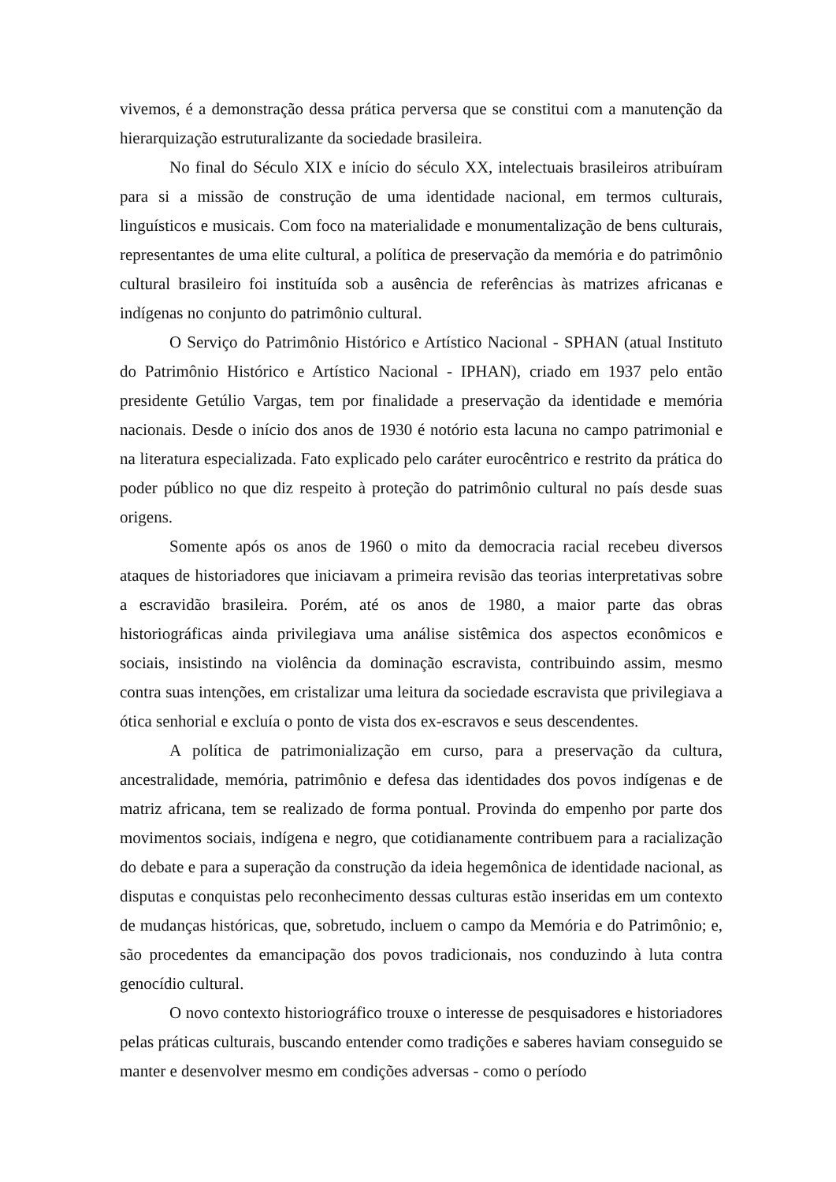vivemos, é a demonstração dessa prática perversa que se constitui com a manutenção da hierarquização estruturalizante da sociedade brasileira.
No final do Século XIX e início do século XX, intelectuais brasileiros atribuíram para si a missão de construção de uma identidade nacional, em termos culturais, linguísticos e musicais. Com foco na materialidade e monumentalização de bens culturais, representantes de uma elite cultural, a política de preservação da memória e do patrimônio cultural brasileiro foi instituída sob a ausência de referências às matrizes africanas e indígenas no conjunto do patrimônio cultural.
O Serviço do Patrimônio Histórico e Artístico Nacional - SPHAN (atual Instituto do Patrimônio Histórico e Artístico Nacional - IPHAN), criado em 1937 pelo então presidente Getúlio Vargas, tem por finalidade a preservação da identidade e memória nacionais. Desde o início dos anos de 1930 é notório esta lacuna no campo patrimonial e na literatura especializada. Fato explicado pelo caráter eurocêntrico e restrito da prática do poder público no que diz respeito à proteção do patrimônio cultural no país desde suas origens.
Somente após os anos de 1960 o mito da democracia racial recebeu diversos ataques de historiadores que iniciavam a primeira revisão das teorias interpretativas sobre a escravidão brasileira. Porém, até os anos de 1980, a maior parte das obras historiográficas ainda privilegiava uma análise sistêmica dos aspectos econômicos e sociais, insistindo na violência da dominação escravista, contribuindo assim, mesmo contra suas intenções, em cristalizar uma leitura da sociedade escravista que privilegiava a ótica senhorial e excluía o ponto de vista dos ex-escravos e seus descendentes.
A política de patrimonialização em curso, para a preservação da cultura, ancestralidade, memória, patrimônio e defesa das identidades dos povos indígenas e de matriz africana, tem se realizado de forma pontual. Provinda do empenho por parte dos movimentos sociais, indígena e negro, que cotidianamente contribuem para a racialização do debate e para a superação da construção da ideia hegemônica de identidade nacional, as disputas e conquistas pelo reconhecimento dessas culturas estão inseridas em um contexto de mudanças históricas, que, sobretudo, incluem o campo da Memória e do Patrimônio; e, são procedentes da emancipação dos povos tradicionais, nos conduzindo à luta contra genocídio cultural.
O novo contexto historiográfico trouxe o interesse de pesquisadores e historiadores pelas práticas culturais, buscando entender como tradições e saberes haviam conseguido se manter e desenvolver mesmo em condições adversas - como o período